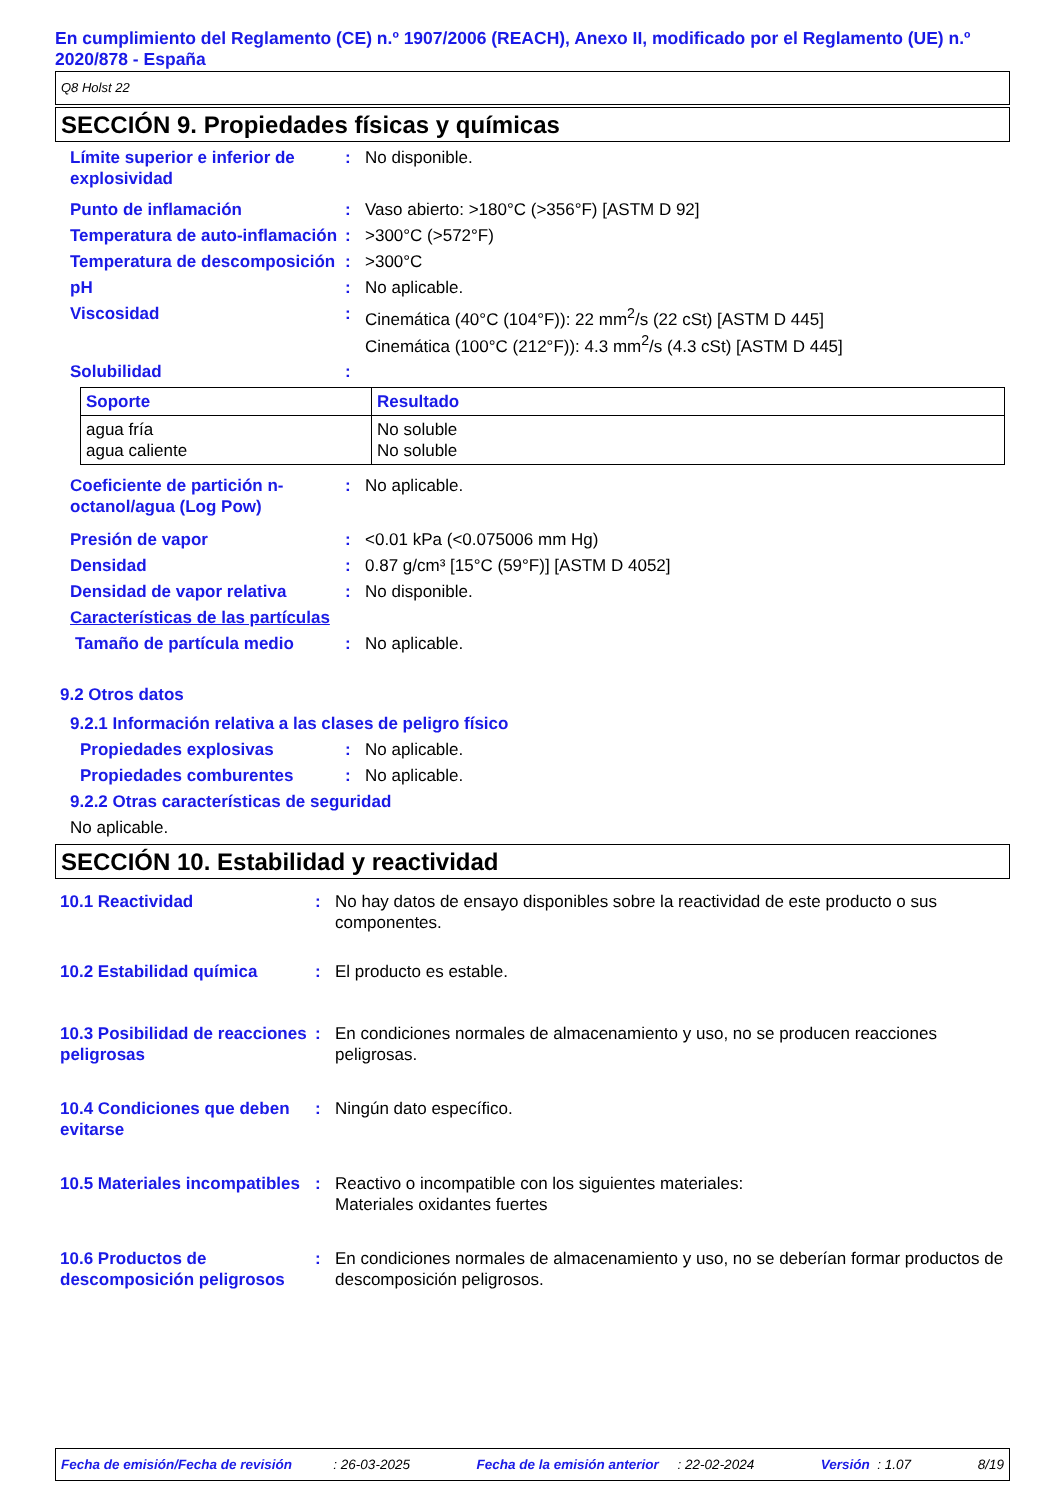En cumplimiento del Reglamento (CE) n.º 1907/2006 (REACH), Anexo II, modificado por el Reglamento (UE) n.º 2020/878 - España
Q8 Holst 22
SECCIÓN 9. Propiedades físicas y químicas
Límite superior e inferior de explosividad
: No disponible.
Punto de inflamación : Vaso abierto: >180°C (>356°F) [ASTM D 92]
Temperatura de auto-inflamación
: >300°C (>572°F)
Temperatura de descomposición
: >300°C
pH : No aplicable.
Viscosidad : Cinemática (40°C (104°F)): 22 mm<sup>2</sup>/s (22 cSt) [ASTM D 445]
Cinemática (100°C (212°F)): 4.3 mm<sup>2</sup>/s (4.3 cSt) [ASTM D 445]
Solubilidad :
| Soporte | Resultado |
| --- | --- |
| agua fría agua caliente | No soluble No soluble |
Coeficiente de partición n-octanol/agua (Log Pow)
: No aplicable.
Presión de vapor : <0.01 kPa (<0.075006 mm Hg)
Densidad : 0.87 g/cm³ [15°C (59°F)] [ASTM D 4052]
Densidad de vapor relativa : No disponible.
Características de las partículas
Tamaño de partícula medio : No aplicable.
9.2 Otros datos
9.2.1 Información relativa a las clases de peligro físico
Propiedades explosivas : No aplicable.
Propiedades comburentes : No aplicable.
9.2.2 Otras características de seguridad
No aplicable.
SECCIÓN 10. Estabilidad y reactividad
10.1 Reactividad : No hay datos de ensayo disponibles sobre la reactividad de este producto o sus componentes.
10.2 Estabilidad química : El producto es estable.
10.3 Posibilidad de reacciones peligrosas
: En condiciones normales de almacenamiento y uso, no se producen reacciones peligrosas.
10.4 Condiciones que deben evitarse
: Ningún dato específico.
10.5 Materiales incompatibles
: Reactivo o incompatible con los siguientes materiales:
Materiales oxidantes fuertes
10.6 Productos de descomposición peligrosos
: En condiciones normales de almacenamiento y uso, no se deberían formar productos de descomposición peligrosos.
Fecha de emisión/Fecha de revisión : 26-03-2025 Fecha de la emisión anterior : 22-02-2024 Versión : 1.07 8/19